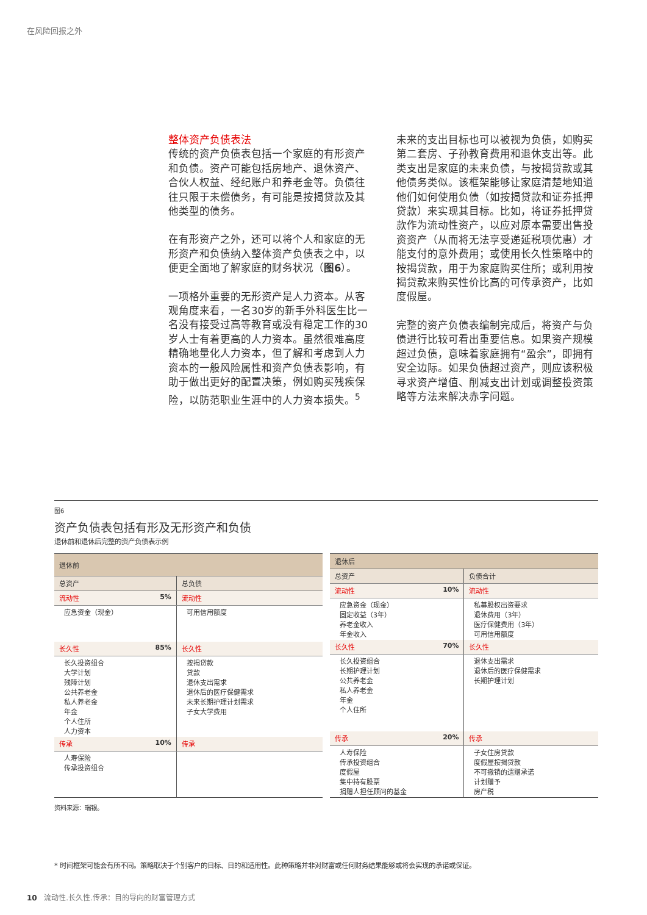在风险回报之外
整体资产负债表法
传统的资产负债表包括一个家庭的有形资产和负债。资产可能包括房地产、退休资产、合伙人权益、经纪账户和养老金等。负债往往只限于未偿债务，有可能是按揭贷款及其他类型的债务。
在有形资产之外，还可以将个人和家庭的无形资产和负债纳入整体资产负债表之中，以便更全面地了解家庭的财务状况（图6）。
一项格外重要的无形资产是人力资本。从客观角度来看，一名30岁的新手外科医生比一名没有接受过高等教育或没有稳定工作的30岁人士有着更高的人力资本。虽然很难高度精确地量化人力资本，但了解和考虑到人力资本的一般风险属性和资产负债表影响，有助于做出更好的配置决策，例如购买残疾保险，以防范职业生涯中的人力资本损失。<sup>5</sup>
未来的支出目标也可以被视为负债，如购买第二套房、子孙教育费用和退休支出等。此类支出是家庭的未来负债，与按揭贷款或其他债务类似。该框架能够让家庭清楚地知道他们如何使用负债（如按揭贷款和证券抵押贷款）来实现其目标。比如，将证券抵押贷款作为流动性资产，以应对原本需要出售投资资产（从而将无法享受递延税项优惠）才能支付的意外费用；或使用长久性策略中的按揭贷款，用于为家庭购买住所；或利用按揭贷款来购买性价比高的可传承资产，比如度假屋。
完整的资产负债表编制完成后，将资产与负债进行比较可看出重要信息。如果资产规模超过负债，意味着家庭拥有“盈余”，即拥有安全边际。如果负债超过资产，则应该积极寻求资产增值、削减支出计划或调整投资策略等方法来解决赤字问题。
图6
资产负债表包括有形及无形资产和负债
退休前和退休后完整的资产负债表示例
| 退休前 | | |
| --- | --- | --- |
| 总资产 | | 总负债 |
| 流动性 | 5% | 流动性 |
| 应急资金（现金） | | 可用信用额度 |
| 长久性 | 85% | 长久性 |
| 长久投资组合 大学计划 残障计划 公共养老金 私人养老金 年金 个人住所 人力资本 | | 按揭贷款 贷款 退休支出需求 退休后的医疗保健需求 未来长期护理计划需求 子女大学费用 |
| 传承 | 10% | 传承 |
| 人寿保险 传承投资组合 | | |
| 退休后 | | |
| --- | --- | --- |
| 总资产 | | 负债合计 |
| 流动性 | 10% | 流动性 |
| 应急资金（现金） 固定收益（3年） 养老金收入 年金收入 | | 私募股权出资要求 退休费用（3年） 医疗保健费用（3年） 可用信用额度 |
| 长久性 | 70% | 长久性 |
| 长久投资组合 长期护理计划 公共养老金 私人养老金 年金 个人住所 | | 退休支出需求 退休后的医疗保健需求 长期护理计划 |
| 传承 | 20% | 传承 |
| 人寿保险 传承投资组合 度假屋 集中持有股票 捐赠人担任顾问的基金 | | 子女住房贷款 度假屋按揭贷款 不可撤销的遗赠承诺 计划赠予 房产税 |
资料来源：瑞银。
* 时间框架可能会有所不同。策略取决于个别客户的目标、目的和适用性。此种策略并非对财富或任何财务结果能够或将会实现的承诺或保证。
10 流动性.长久性.传承：目的导向的财富管理方式